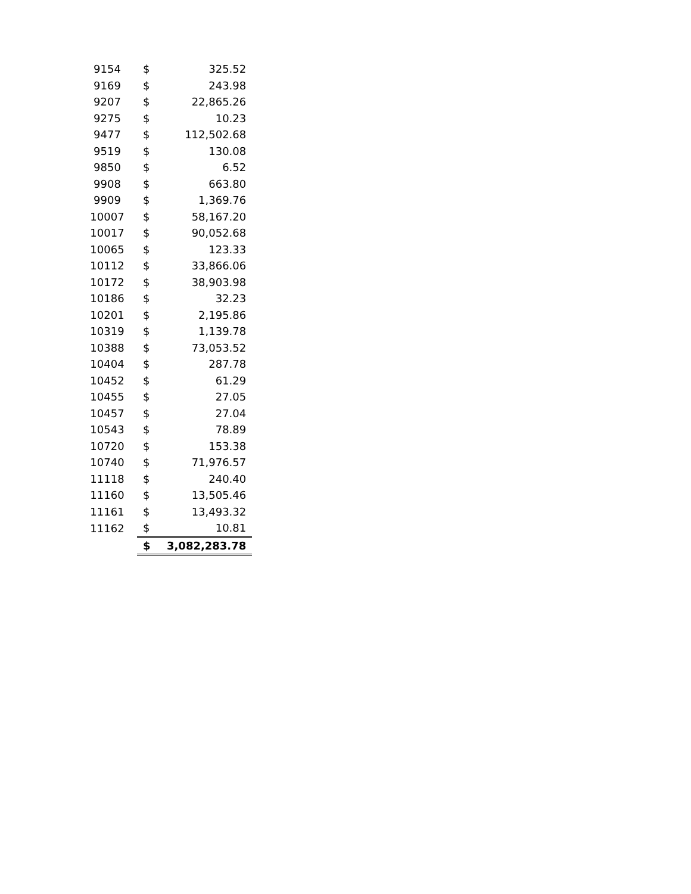| 9154 | $ | 325.52 |
| 9169 | $ | 243.98 |
| 9207 | $ | 22,865.26 |
| 9275 | $ | 10.23 |
| 9477 | $ | 112,502.68 |
| 9519 | $ | 130.08 |
| 9850 | $ | 6.52 |
| 9908 | $ | 663.80 |
| 9909 | $ | 1,369.76 |
| 10007 | $ | 58,167.20 |
| 10017 | $ | 90,052.68 |
| 10065 | $ | 123.33 |
| 10112 | $ | 33,866.06 |
| 10172 | $ | 38,903.98 |
| 10186 | $ | 32.23 |
| 10201 | $ | 2,195.86 |
| 10319 | $ | 1,139.78 |
| 10388 | $ | 73,053.52 |
| 10404 | $ | 287.78 |
| 10452 | $ | 61.29 |
| 10455 | $ | 27.05 |
| 10457 | $ | 27.04 |
| 10543 | $ | 78.89 |
| 10720 | $ | 153.38 |
| 10740 | $ | 71,976.57 |
| 11118 | $ | 240.40 |
| 11160 | $ | 13,505.46 |
| 11161 | $ | 13,493.32 |
| 11162 | $ | 10.81 |
| | $ | 3,082,283.78 |